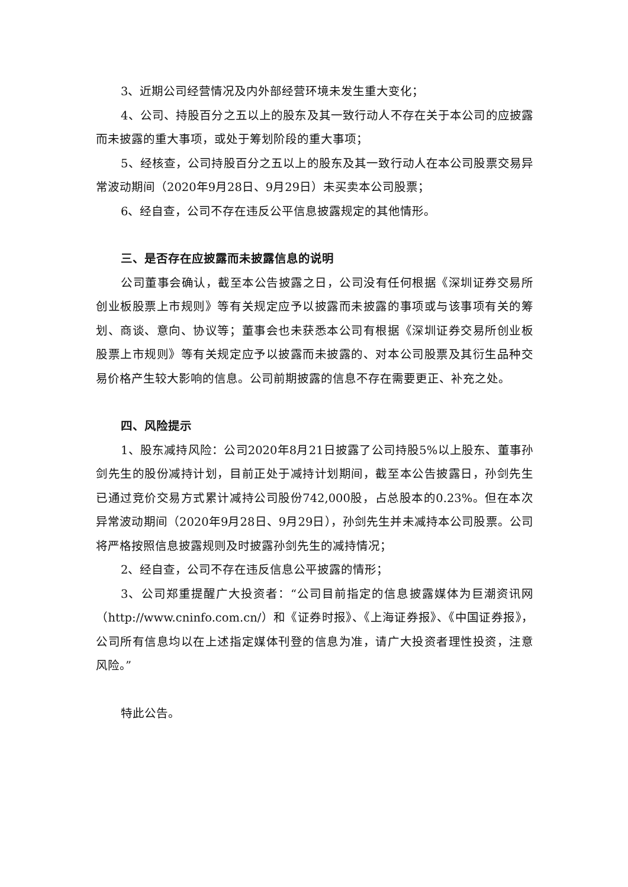3、近期公司经营情况及内外部经营环境未发生重大变化；
4、公司、持股百分之五以上的股东及其一致行动人不存在关于本公司的应披露而未披露的重大事项，或处于筹划阶段的重大事项；
5、经核查，公司持股百分之五以上的股东及其一致行动人在本公司股票交易异常波动期间（2020年9月28日、9月29日）未买卖本公司股票；
6、经自查，公司不存在违反公平信息披露规定的其他情形。
三、是否存在应披露而未披露信息的说明
公司董事会确认，截至本公告披露之日，公司没有任何根据《深圳证券交易所创业板股票上市规则》等有关规定应予以披露而未披露的事项或与该事项有关的筹划、商谈、意向、协议等；董事会也未获悉本公司有根据《深圳证券交易所创业板股票上市规则》等有关规定应予以披露而未披露的、对本公司股票及其衍生品种交易价格产生较大影响的信息。公司前期披露的信息不存在需要更正、补充之处。
四、风险提示
1、股东减持风险：公司2020年8月21日披露了公司持股5%以上股东、董事孙剑先生的股份减持计划，目前正处于减持计划期间，截至本公告披露日，孙剑先生已通过竞价交易方式累计减持公司股份742,000股，占总股本的0.23%。但在本次异常波动期间（2020年9月28日、9月29日），孙剑先生并未减持本公司股票。公司将严格按照信息披露规则及时披露孙剑先生的减持情况；
2、经自查，公司不存在违反信息公平披露的情形；
3、公司郑重提醒广大投资者：“公司目前指定的信息披露媒体为巨潮资讯网（http://www.cninfo.com.cn/）和《证券时报》、《上海证券报》、《中国证券报》，公司所有信息均以在上述指定媒体刊登的信息为准，请广大投资者理性投资，注意风险。”
特此公告。